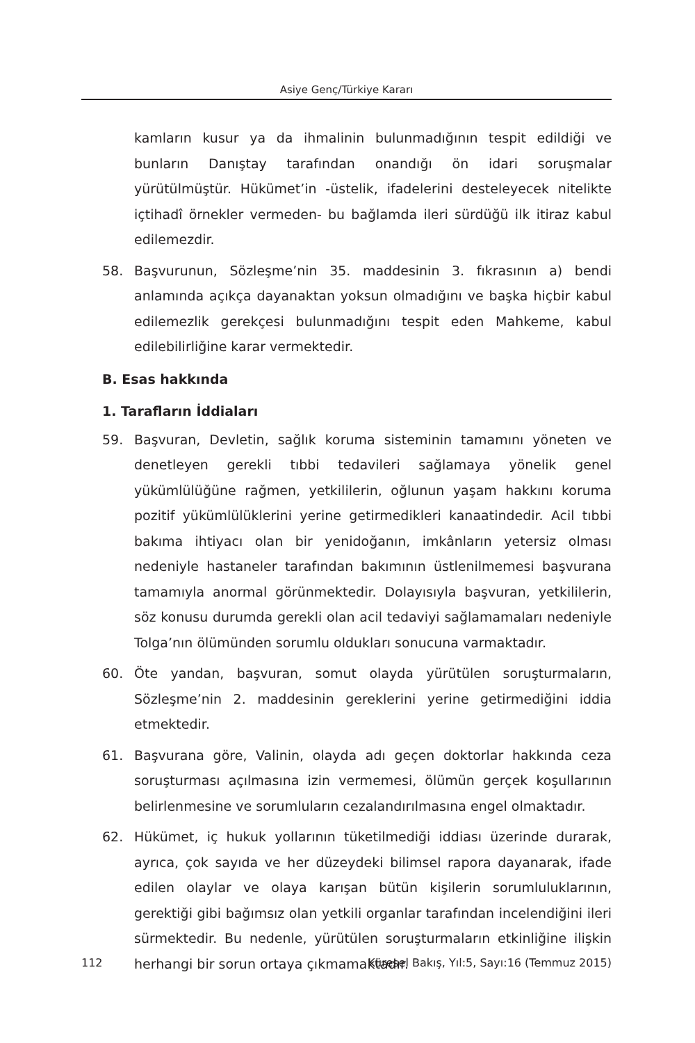Asiye Genç/Türkiye Kararı
kamların kusur ya da ihmalinin bulunmadığının tespit edildiği ve bunların Danıştay tarafından onandığı ön idari soruşmalar yürütülmüştür. Hükümet’in -üstelik, ifadelerini desteleyecek nitelikte içtihadî örnekler vermeden- bu bağlamda ileri sürdüğü ilk itiraz kabul edilemezdir.
58. Başvurunun, Sözleşme’nin 35. maddesinin 3. fıkrasının a) bendi anlamında açıkça dayanaktan yoksun olmadığını ve başka hiçbir kabul edilemezlik gerekçesi bulunmadığını tespit eden Mahkeme, kabul edilebilirliğine karar vermektedir.
B. Esas hakkında
1. Tarafların İddiaları
59. Başvuran, Devletin, sağlık koruma sisteminin tamamını yöneten ve denetleyen gerekli tıbbi tedavileri sağlamaya yönelik genel yükümlülüğüne rağmen, yetkililerin, oğlunun yaşam hakkını koruma pozitif yükümlülüklerini yerine getirmedikleri kanaatindedir. Acil tıbbi bakıma ihtiyacı olan bir yenidoğanın, imkânların yetersiz olması nedeniyle hastaneler tarafından bakımının üstlenilmemesi başvurana tamamıyla anormal görünmektedir. Dolayısıyla başvuran, yetkililerin, söz konusu durumda gerekli olan acil tedaviyi sağlamamaları nedeniyle Tolga’nın ölümünden sorumlu oldukları sonucuna varmaktadır.
60. Öte yandan, başvuran, somut olayda yürütülen soruşturmaların, Sözleşme’nin 2. maddesinin gereklerini yerine getirmediğini iddia etmektedir.
61. Başvurana göre, Valinin, olayda adı geçen doktorlar hakkında ceza soruşturması açılmasına izin vermemesi, ölümün gerçek koşullarının belirlenmesine ve sorumluların cezalandırılmasına engel olmaktadır.
62. Hükümet, iç hukuk yollarının tüketilmediği iddiası üzerinde durarak, ayrıca, çok sayıda ve her düzeydeki bilimsel rapora dayanarak, ifade edilen olaylar ve olaya karışan bütün kişilerin sorumluluklarının, gerektiği gibi bağımsız olan yetkili organlar tarafından incelendiğini ileri sürmektedir. Bu nedenle, yürütülen soruşturmaların etkinliğine ilişkin herhangi bir sorun ortaya çıkmamaktadır.
112 Küresel Bakış, Yıl:5, Sayı:16 (Temmuz 2015)